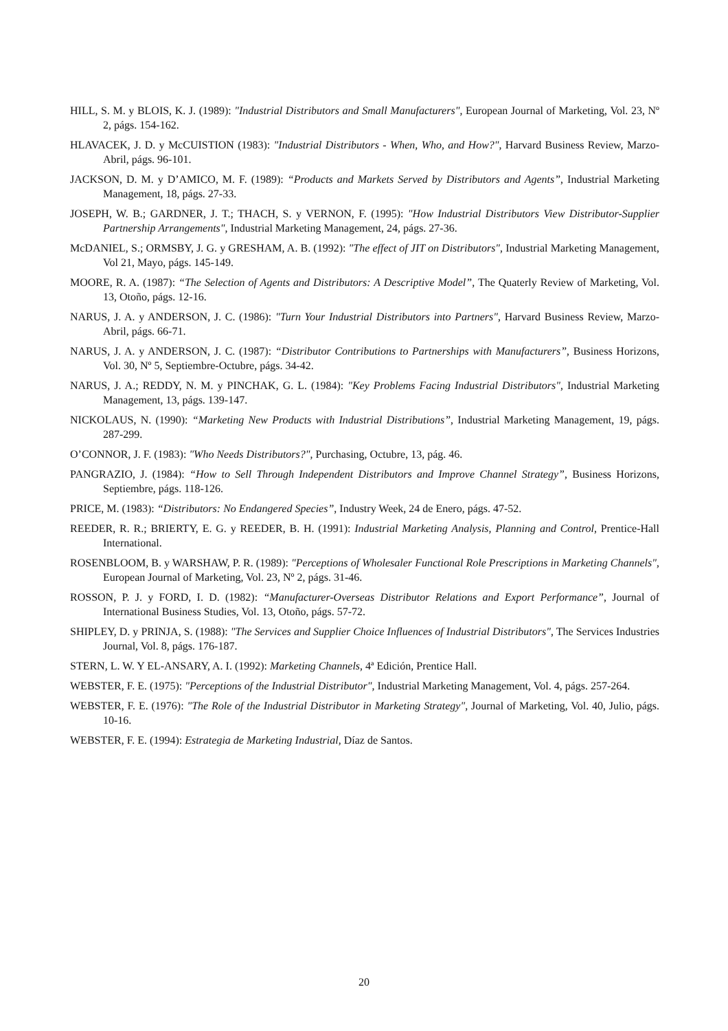HILL, S. M. y BLOIS, K. J. (1989): "Industrial Distributors and Small Manufacturers", European Journal of Marketing, Vol. 23, Nº 2, págs. 154-162.
HLAVACEK, J. D. y McCUISTION (1983): "Industrial Distributors - When, Who, and How?", Harvard Business Review, Marzo-Abril, págs. 96-101.
JACKSON, D. M. y D’AMICO, M. F. (1989): “Products and Markets Served by Distributors and Agents”, Industrial Marketing Management, 18, págs. 27-33.
JOSEPH, W. B.; GARDNER, J. T.; THACH, S. y VERNON, F. (1995): "How Industrial Distributors View Distributor-Supplier Partnership Arrangements", Industrial Marketing Management, 24, págs. 27-36.
McDANIEL, S.; ORMSBY, J. G. y GRESHAM, A. B. (1992): "The effect of JIT on Distributors", Industrial Marketing Management, Vol 21, Mayo, págs. 145-149.
MOORE, R. A. (1987): “The Selection of Agents and Distributors: A Descriptive Model”, The Quaterly Review of Marketing, Vol. 13, Otoño, págs. 12-16.
NARUS, J. A. y ANDERSON, J. C. (1986): "Turn Your Industrial Distributors into Partners", Harvard Business Review, Marzo-Abril, págs. 66-71.
NARUS, J. A. y ANDERSON, J. C. (1987): “Distributor Contributions to Partnerships with Manufacturers”, Business Horizons, Vol. 30, Nº 5, Septiembre-Octubre, págs. 34-42.
NARUS, J. A.; REDDY, N. M. y PINCHAK, G. L. (1984): "Key Problems Facing Industrial Distributors", Industrial Marketing Management, 13, págs. 139-147.
NICKOLAUS, N. (1990): “Marketing New Products with Industrial Distributions”, Industrial Marketing Management, 19, págs. 287-299.
O’CONNOR, J. F. (1983): "Who Needs Distributors?", Purchasing, Octubre, 13, pág. 46.
PANGRAZIO, J. (1984): “How to Sell Through Independent Distributors and Improve Channel Strategy”, Business Horizons, Septiembre, págs. 118-126.
PRICE, M. (1983): “Distributors: No Endangered Species”, Industry Week, 24 de Enero, págs. 47-52.
REEDER, R. R.; BRIERTY, E. G. y REEDER, B. H. (1991): Industrial Marketing Analysis, Planning and Control, Prentice-Hall International.
ROSENBLOOM, B. y WARSHAW, P. R. (1989): "Perceptions of Wholesaler Functional Role Prescriptions in Marketing Channels", European Journal of Marketing, Vol. 23, Nº 2, págs. 31-46.
ROSSON, P. J. y FORD, I. D. (1982): “Manufacturer-Overseas Distributor Relations and Export Performance”, Journal of International Business Studies, Vol. 13, Otoño, págs. 57-72.
SHIPLEY, D. y PRINJA, S. (1988): "The Services and Supplier Choice Influences of Industrial Distributors", The Services Industries Journal, Vol. 8, págs. 176-187.
STERN, L. W. Y EL-ANSARY, A. I. (1992): Marketing Channels, 4ª Edición, Prentice Hall.
WEBSTER, F. E. (1975): "Perceptions of the Industrial Distributor", Industrial Marketing Management, Vol. 4, págs. 257-264.
WEBSTER, F. E. (1976): "The Role of the Industrial Distributor in Marketing Strategy", Journal of Marketing, Vol. 40, Julio, págs. 10-16.
WEBSTER, F. E. (1994): Estrategia de Marketing Industrial, Díaz de Santos.
20